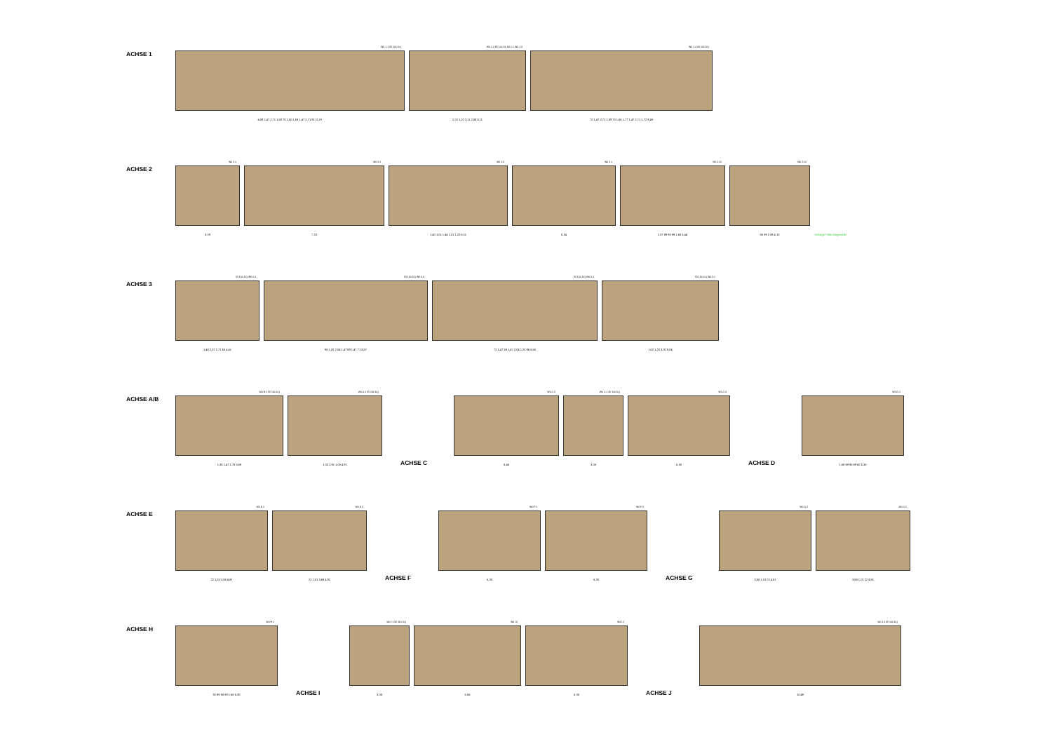ACHSE 1
W0 1.1 35 100 DQ
4,09 1,47 2,71 1,59 75 1,60 1,59 1,47 2,71 91 11,87
W0 1.2 35 100 DL S0 1.1 W0 1.3
2,22 1,22 3,11 2,88 6,11
W0 1.4 35 100 DQ
72 1,47 2,71 1,59 75 1,60 1,77 1,47 2,71 1,72 9,49
ACHSE 2
W0 2.1
3,29
W0 2.2
7,23
W0 2.3
1,40 1,01 1,44 1,01 1,25 6,11
W0 2.1
5,34
W0 2.11
1,07 89 93 89 1,65 5,44
W0 2.12
85 89 2,38 4,13
Schräge? Wie dargestellt!
ACHSE 3
55 130 DQ W0 3.4
1,40 2,37 2,71 63 4,41
55 130 DQ W0 3.3
98 1,20 2,04 1,47 69 1,47 71 8,57
55 130 DQ W0 3.2
72 1,47 69 1,47 2,04 1,20 96 6,55
55 130 DQ W0 3.1
1,02 1,20 3,82 6,04
ACHSE A/B
W0 B.1 55 130 DQ
1,35 1,47 2,76 5,59
W0 A.1 55 130 DQ
1,00 2,91 1,00 4,91
ACHSE C
W0 C.2
5,46
W0 C.1 35 110 DQ
3,08
W0 C.3
5,30
ACHSE D
W0 D.1
1,68 89 90 89 60 5,30
ACHSE E
W0 E.1
22 1,01 3,58 4,81
W0 E.2
22 1,01 3,68 4,91
ACHSE F
W0 F.1
5,30
W0 F.2
5,30
ACHSE G
W0 G.2
3,58 1,01 22 4,81
W0 G.1
3,68 1,01 22 4,91
ACHSE H
W0 H.1
92 89 90 89 1,68 5,30
ACHSE I
W0 I.1 35 110 DQ
3,08
W0 I.3
5,56
W0 I.2
5,30
ACHSE J
W0 J.1 35 100 DQ
10,49